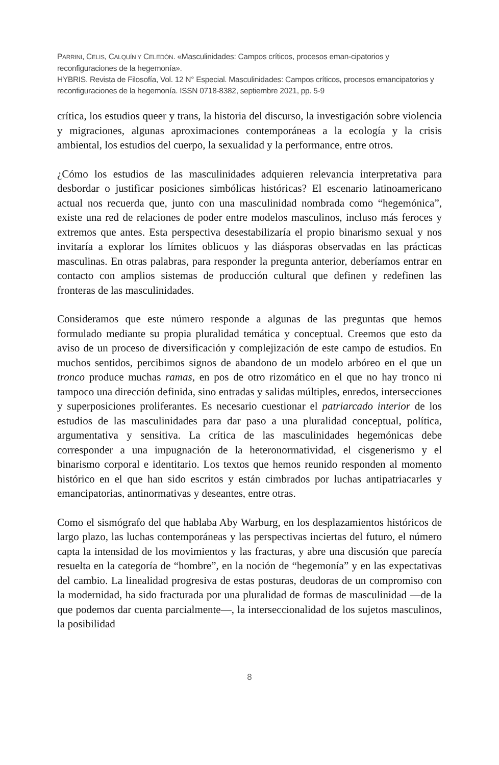PARRINI, CELIS, CALQUÍN Y CELEDÓN. «Masculinidades: Campos críticos, procesos eman-cipatorios y reconfiguraciones de la hegemonía».
HYBRIS. Revista de Filosofía, Vol. 12 N° Especial. Masculinidades: Campos críticos, procesos emancipatorios y reconfiguraciones de la hegemonía. ISSN 0718-8382, septiembre 2021, pp. 5-9
crítica, los estudios queer y trans, la historia del discurso, la investigación sobre violencia y migraciones, algunas aproximaciones contemporáneas a la ecología y la crisis ambiental, los estudios del cuerpo, la sexualidad y la performance, entre otros.
¿Cómo los estudios de las masculinidades adquieren relevancia interpretativa para desbordar o justificar posiciones simbólicas históricas? El escenario latinoamericano actual nos recuerda que, junto con una masculinidad nombrada como “hegemónica”, existe una red de relaciones de poder entre modelos masculinos, incluso más feroces y extremos que antes. Esta perspectiva desestabilizaría el propio binarismo sexual y nos invitaría a explorar los límites oblicuos y las diásporas observadas en las prácticas masculinas. En otras palabras, para responder la pregunta anterior, deberíamos entrar en contacto con amplios sistemas de producción cultural que definen y redefinen las fronteras de las masculinidades.
Consideramos que este número responde a algunas de las preguntas que hemos formulado mediante su propia pluralidad temática y conceptual. Creemos que esto da aviso de un proceso de diversificación y complejización de este campo de estudios. En muchos sentidos, percibimos signos de abandono de un modelo arbóreo en el que un tronco produce muchas ramas, en pos de otro rizomático en el que no hay tronco ni tampoco una dirección definida, sino entradas y salidas múltiples, enredos, intersecciones y superposiciones proliferantes. Es necesario cuestionar el patriarcado interior de los estudios de las masculinidades para dar paso a una pluralidad conceptual, política, argumentativa y sensitiva. La crítica de las masculinidades hegemónicas debe corresponder a una impugnación de la heteronormatividad, el cisgenerismo y el binarismo corporal e identitario. Los textos que hemos reunido responden al momento histórico en el que han sido escritos y están cimbrados por luchas antipatriacarles y emancipatorias, antinormativas y deseantes, entre otras.
Como el sismógrafo del que hablaba Aby Warburg, en los desplazamientos históricos de largo plazo, las luchas contemporáneas y las perspectivas inciertas del futuro, el número capta la intensidad de los movimientos y las fracturas, y abre una discusión que parecía resuelta en la categoría de “hombre”, en la noción de “hegemonía” y en las expectativas del cambio. La linealidad progresiva de estas posturas, deudoras de un compromiso con la modernidad, ha sido fracturada por una pluralidad de formas de masculinidad —de la que podemos dar cuenta parcialmente—, la interseccionalidad de los sujetos masculinos, la posibilidad
8